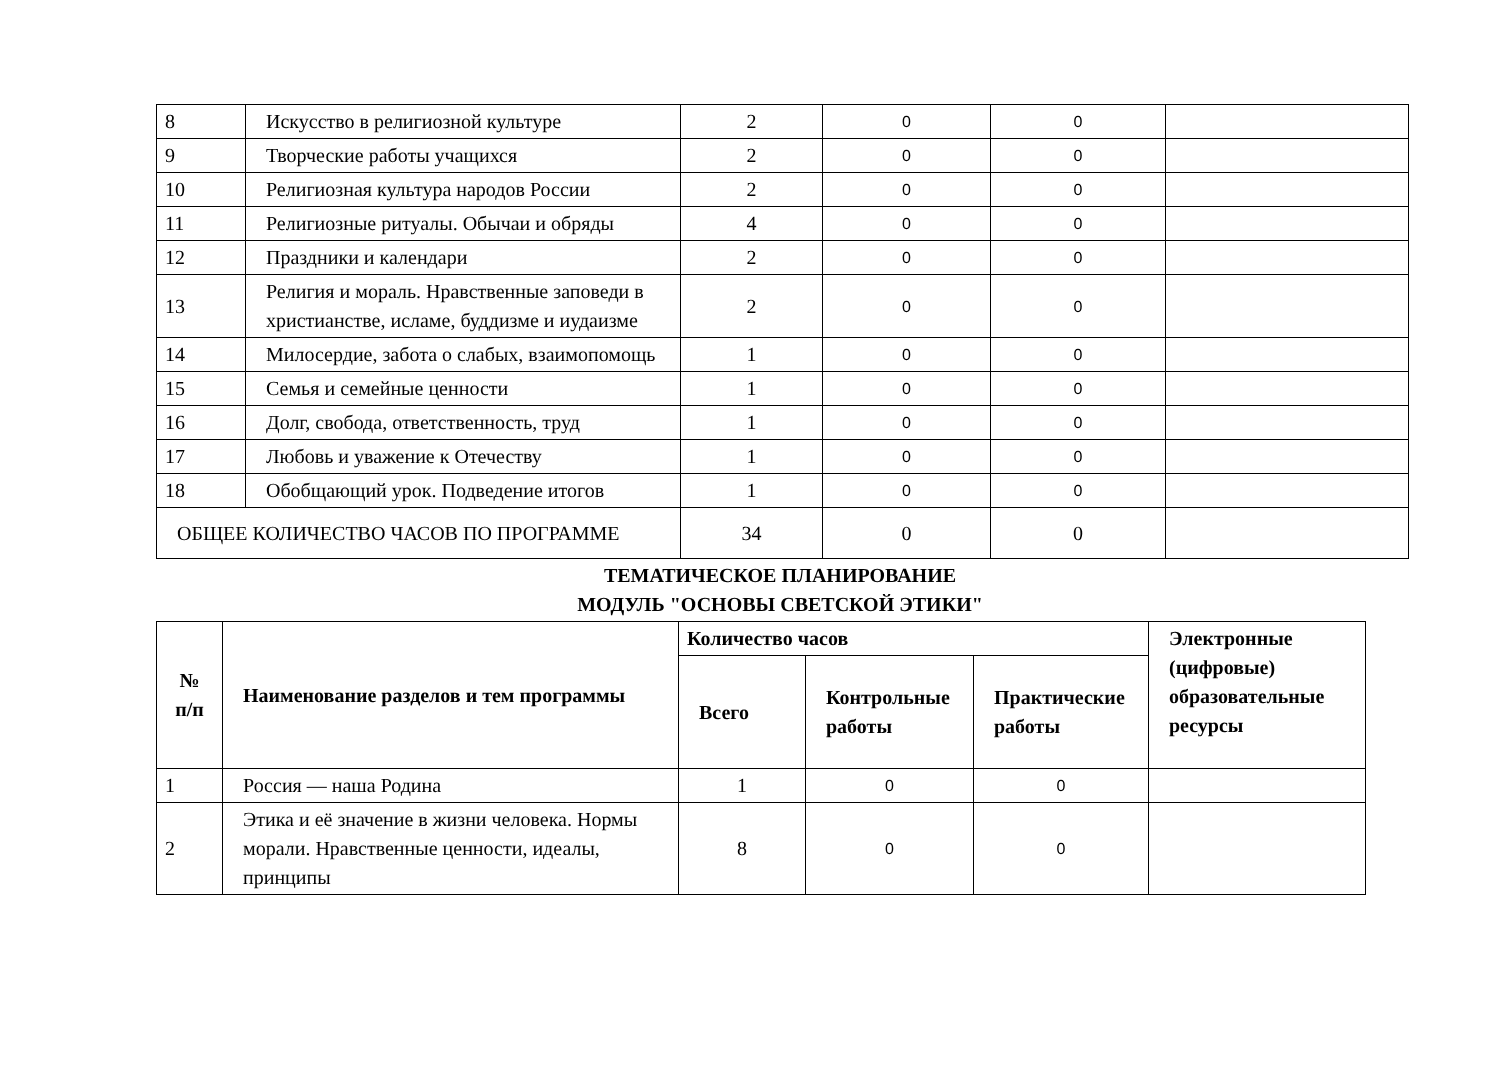| 8 | Искусство в религиозной культуре | 2 | 0 | 0 | |
| 9 | Творческие работы учащихся | 2 | 0 | 0 | |
| 10 | Религиозная культура народов России | 2 | 0 | 0 | |
| 11 | Религиозные ритуалы. Обычаи и обряды | 4 | 0 | 0 | |
| 12 | Праздники и календари | 2 | 0 | 0 | |
| 13 | Религия и мораль. Нравственные заповеди в христианстве, исламе, буддизме и иудаизме | 2 | 0 | 0 | |
| 14 | Милосердие, забота о слабых, взаимопомощь | 1 | 0 | 0 | |
| 15 | Семья и семейные ценности | 1 | 0 | 0 | |
| 16 | Долг, свобода, ответственность, труд | 1 | 0 | 0 | |
| 17 | Любовь и уважение к Отечеству | 1 | 0 | 0 | |
| 18 | Обобщающий урок. Подведение итогов | 1 | 0 | 0 | |
| ОБЩЕЕ КОЛИЧЕСТВО ЧАСОВ ПО ПРОГРАММЕ | | 34 | 0 | 0 | |
ТЕМАТИЧЕСКОЕ ПЛАНИРОВАНИЕ
МОДУЛЬ "ОСНОВЫ СВЕТСКОЙ ЭТИКИ"
| № п/п | Наименование разделов и тем программы | Количество часов | | | Электронные (цифровые) образовательные ресурсы |
| --- | --- | --- | --- | --- | --- |
| | | Всего | Контрольные работы | Практические работы | |
| 1 | Россия — наша Родина | 1 | 0 | 0 | |
| 2 | Этика и её значение в жизни человека. Нормы морали. Нравственные ценности, идеалы, принципы | 8 | 0 | 0 | |